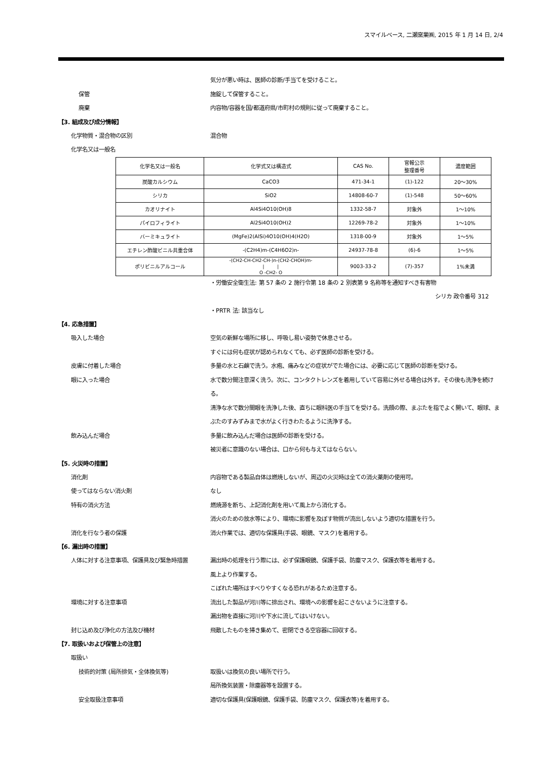スマイルベース, 二瀬窯業㈱, 2015 年 1 月 14 日, 2/4
気分が悪い時は、医師の診断/手当てを受けること。
保管 施錠して保管すること。
廃棄 内容物/容器を国/都道府県/市町村の規則に従って廃棄すること。
【3. 組成及び成分情報】
化学物質・混合物の区別 混合物
化学名又は一般名
| 化学名又は一般名 | 化学式又は構造式 | CAS No. | 官報公示 整理番号 | 濃度範囲 |
| 炭酸カルシウム | CaCO3 | 471-34-1 | (1)-122 | 20～30% |
| シリカ | SiO2 | 14808-60-7 | (1)-548 | 50～60% |
| カオリナイト | Al4Si4O10(OH)8 | 1332-58-7 | 対象外 | 1～10% |
| パイロフィライト | Al2Si4O10(OH)2 | 12269-78-2 | 対象外 | 1～10% |
| バーミキュライト | (MgFe)2(AlSi)4O10(OH)4(H2O) | 1318-00-9 | 対象外 | 1～5% |
| エチレン酢酸ビニル共重合体 | -(C2H4)m-(C4H6O2)n- | 24937-78-8 | (6)-6 | 1～5% |
| ポリビニルアルコール | -(CH2-CH-CH2-CH-)n-(CH2-CHOH)m- / / O -CH2- O | 9003-33-2 | (7)-357 | 1%未満 |
・労働安全衛生法: 第 57 条の 2 施行令第 18 条の 2 別表第 9 名称等を通知すべき有害物
シリカ 政令番号 312
・PRTR 法: 該当なし
【4. 応急措置】
吸入した場合 空気の新鮮な場所に移し、呼吸し易い姿勢で休息させる。
すぐには何も症状が認められなくても、必ず医師の診断を受ける。
皮膚に付着した場合 多量の水と石鹸で洗う。水疱、痛みなどの症状がでた場合には、必要に応じて医師の診断を受ける。
眼に入った場合 水で数分間注意深く洗う。次に、コンタクトレンズを着用していて容易に外せる場合は外す。その後も洗浄を続ける。
清浄な水で数分間眼を洗浄した後、直ちに眼科医の手当てを受ける。洗顔の際、まぶたを指でよく開いて、眼球、まぶたのすみずみまで水がよく行きわたるように洗浄する。
飲み込んだ場合 多量に飲み込んだ場合は医師の診断を受ける。
被災者に意識のない場合は、口から何も与えてはならない。
【5. 火災時の措置】
消化剤 内容物である製品自体は燃焼しないが、周辺の火災時は全ての消火薬剤の使用可。
使ってはならない消火剤 なし
特有の消火方法 燃焼源を断ち、上記消化剤を用いて風上から消化する。
消火のための放水等により、環境に影響を及ぼす物質が流出しないよう適切な措置を行う。
消化を行なう者の保護 消火作業では、適切な保護具(手袋、眼鏡、マスク)を着用する。
【6. 漏出時の措置】
人体に対する注意事項、保護具及び緊急時措置 漏出時の処理を行う際には、必ず保護眼鏡、保護手袋、防塵マスク、保護衣等を着用する。
風上より作業する。
こぼれた場所はすべりやすくなる恐れがあるため注意する。
環境に対する注意事項 流出した製品が河川等に排出され、環境への影響を起こさないように注意する。
漏出物を直接に河川や下水に流してはいけない。
封じ込め及び浄化の方法及び機材 飛散したものを掃き集めて、密閉できる空容器に回収する。
【7. 取扱いおよび保管上の注意】
取扱い
技術的対策 (局所排気・全体換気等) 取扱いは換気の良い場所で行う。
局所換気装置・除塵器等を設置する。
安全取扱注意事項 適切な保護具(保護眼鏡、保護手袋、防塵マスク、保護衣等)を着用する。